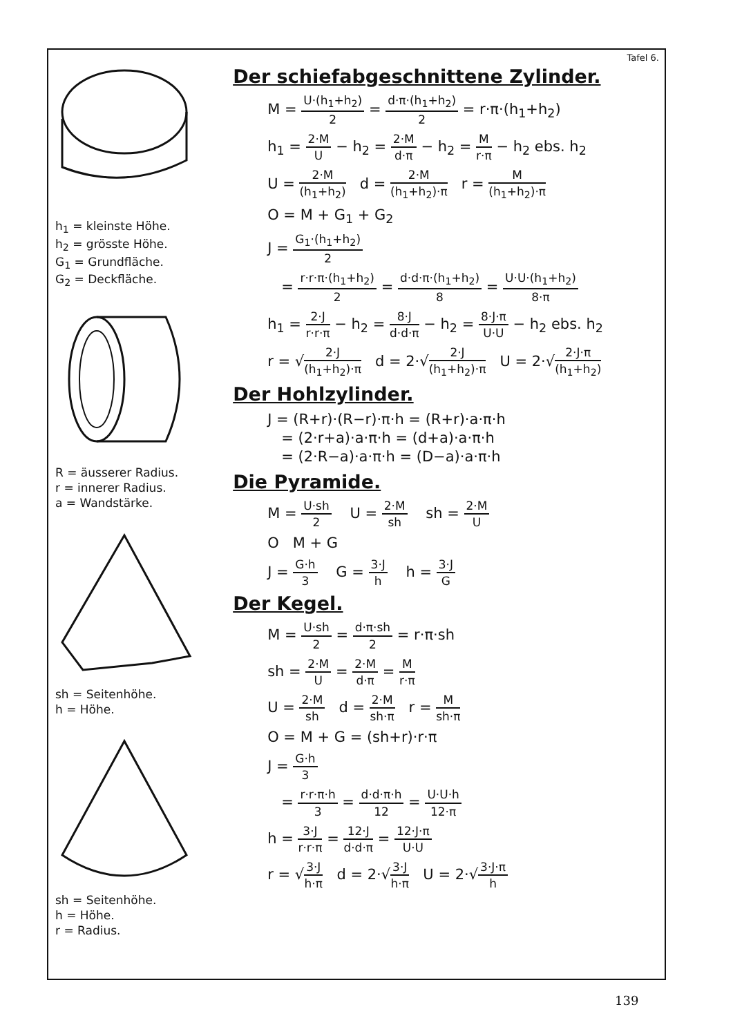h<sub>1</sub> = kleinste Höhe.
h<sub>2</sub> = grösste Höhe.
G<sub>1</sub> = Grundfläche.
G<sub>2</sub> = Deckfläche.
R = äusserer Radius.
r = innerer Radius.
a = Wandstärke.
sh = Seitenhöhe.
h = Höhe.
sh = Seitenhöhe.
h = Höhe.
r = Radius.
Tafel 6.
Der schiefabgeschnittene Zylinder.
M = U·(h<sub>1</sub>+h<sub>2</sub>) 2 = d·π·(h<sub>1</sub>+h<sub>2</sub>) 2 = r·π·(h<sub>1</sub>+h<sub>2</sub>)
h<sub>1</sub> = 2·M U − h<sub>2</sub> = 2·M d·π − h<sub>2</sub> = M r·π − h<sub>2</sub> ebs. h<sub>2</sub>
U = 2·M (h<sub>1</sub>+h<sub>2</sub>) d = 2·M (h<sub>1</sub>+h<sub>2</sub>)·π r = M (h<sub>1</sub>+h<sub>2</sub>)·π
O = M + G<sub>1</sub> + G<sub>2</sub>
J = G<sub>1</sub>·(h<sub>1</sub>+h<sub>2</sub>) 2
= r·r·π·(h<sub>1</sub>+h<sub>2</sub>) 2 = d·d·π·(h<sub>1</sub>+h<sub>2</sub>) 8 = U·U·(h<sub>1</sub>+h<sub>2</sub>) 8·π
h<sub>1</sub> = 2·J r·r·π − h<sub>2</sub> = 8·J d·d·π − h<sub>2</sub> = 8·J·π U·U − h<sub>2</sub> ebs. h<sub>2</sub>
r = √2·J (h<sub>1</sub>+h<sub>2</sub>)·π d = 2·√2·J (h<sub>1</sub>+h<sub>2</sub>)·π U = 2·√2·J·π (h<sub>1</sub>+h<sub>2</sub>)
Der Hohlzylinder.
J = (R+r)·(R−r)·π·h = (R+r)·a·π·h
= (2·r+a)·a·π·h = (d+a)·a·π·h
= (2·R−a)·a·π·h = (D−a)·a·π·h
Die Pyramide.
M = U·sh 2 U = 2·M sh sh = 2·M U
O M + G
J = G·h 3 G = 3·J h h = 3·J G
Der Kegel.
M = U·sh 2 = d·π·sh 2 = r·π·sh
sh = 2·M U = 2·M d·π = M r·π
U = 2·M sh d = 2·M sh·π r = M sh·π
O = M + G = (sh+r)·r·π
J = G·h 3
= r·r·π·h 3 = d·d·π·h 12 = U·U·h 12·π
h = 3·J r·r·π = 12·J d·d·π = 12·J·π U·U
r = √3·J h·π d = 2·√3·J h·π U = 2·√3·J·π h
139